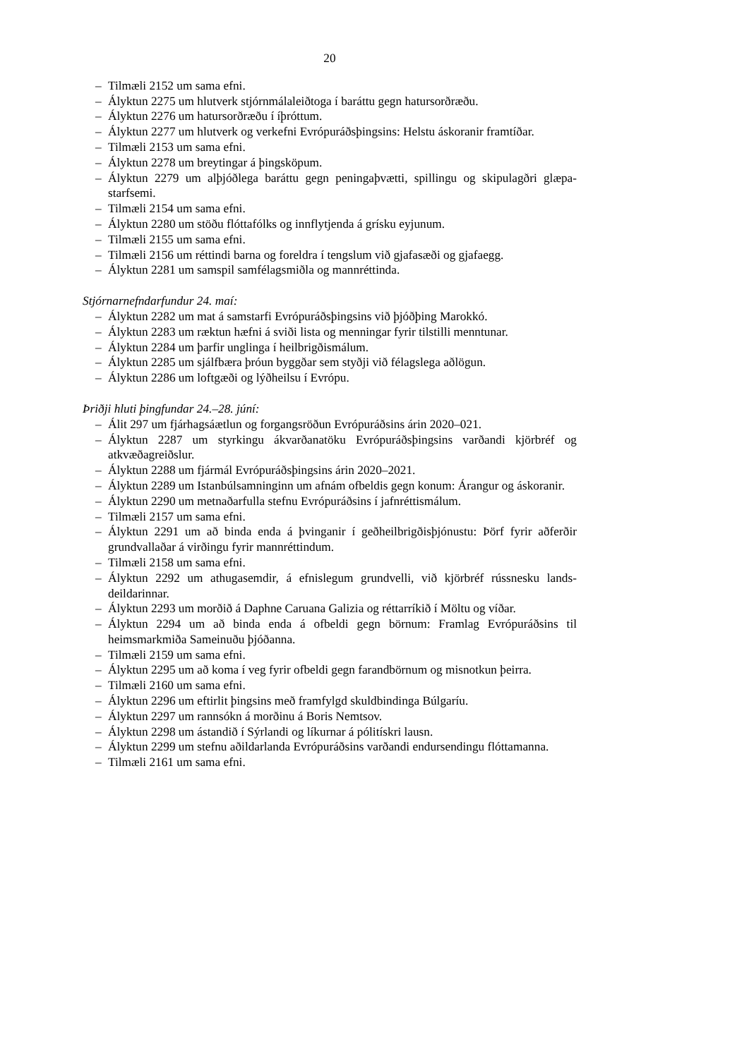20
– Tilmæli 2152 um sama efni.
– Ályktun 2275 um hlutverk stjórnmálaleiðtoga í baráttu gegn hatursorðræðu.
– Ályktun 2276 um hatursorðræðu í íþróttum.
– Ályktun 2277 um hlutverk og verkefni Evrópuráðsþingsins: Helstu áskoranir framtíðar.
– Tilmæli 2153 um sama efni.
– Ályktun 2278 um breytingar á þingsköpum.
– Ályktun 2279 um alþjóðlega baráttu gegn peningaþvætti, spillingu og skipulagðri glæpa­starfsemi.
– Tilmæli 2154 um sama efni.
– Ályktun 2280 um stöðu flóttafólks og innflytjenda á grísku eyjunum.
– Tilmæli 2155 um sama efni.
– Tilmæli 2156 um réttindi barna og foreldra í tengslum við gjafasæði og gjafaegg.
– Ályktun 2281 um samspil samfélagsmiðla og mannréttinda.
Stjórnarnefndarfundur 24. maí:
– Ályktun 2282 um mat á samstarfi Evrópuráðsþingsins við þjóðþing Marokkó.
– Ályktun 2283 um ræktun hæfni á sviði lista og menningar fyrir tilstilli menntunar.
– Ályktun 2284 um þarfir unglinga í heilbrigðismálum.
– Ályktun 2285 um sjálfbæra þróun byggðar sem styðji við félagslega aðlögun.
– Ályktun 2286 um loftgæði og lýðheilsu í Evrópu.
Þriðji hluti þingfundar 24.–28. júní:
– Álit 297 um fjárhagsáætlun og forgangsröðun Evrópuráðsins árin 2020–021.
– Ályktun 2287 um styrkingu ákvarðanatöku Evrópuráðsþingsins varðandi kjörbréf og atkvæðagreiðslur.
– Ályktun 2288 um fjármál Evrópuráðsþingsins árin 2020–2021.
– Ályktun 2289 um Istanbúlsamninginn um afnám ofbeldis gegn konum: Árangur og áskoranir.
– Ályktun 2290 um metnaðarfulla stefnu Evrópuráðsins í jafnréttismálum.
– Tilmæli 2157 um sama efni.
– Ályktun 2291 um að binda enda á þvinganir í geðheilbrigðisþjónustu: Þörf fyrir aðferðir grundvallaðar á virðingu fyrir mannréttindum.
– Tilmæli 2158 um sama efni.
– Ályktun 2292 um athugasemdir, á efnislegum grundvelli, við kjörbréf rússnesku lands­deildarinnar.
– Ályktun 2293 um morðið á Daphne Caruana Galizia og réttarríkið í Möltu og víðar.
– Ályktun 2294 um að binda enda á ofbeldi gegn börnum: Framlag Evrópuráðsins til heimsmarkmiða Sameinuðu þjóðanna.
– Tilmæli 2159 um sama efni.
– Ályktun 2295 um að koma í veg fyrir ofbeldi gegn farandbörnum og misnotkun þeirra.
– Tilmæli 2160 um sama efni.
– Ályktun 2296 um eftirlit þingsins með framfylgd skuldbindinga Búlgaríu.
– Ályktun 2297 um rannsókn á morðinu á Boris Nemtsov.
– Ályktun 2298 um ástandið í Sýrlandi og líkurnar á pólitískri lausn.
– Ályktun 2299 um stefnu aðildarlanda Evrópuráðsins varðandi endursendingu flótta­manna.
– Tilmæli 2161 um sama efni.